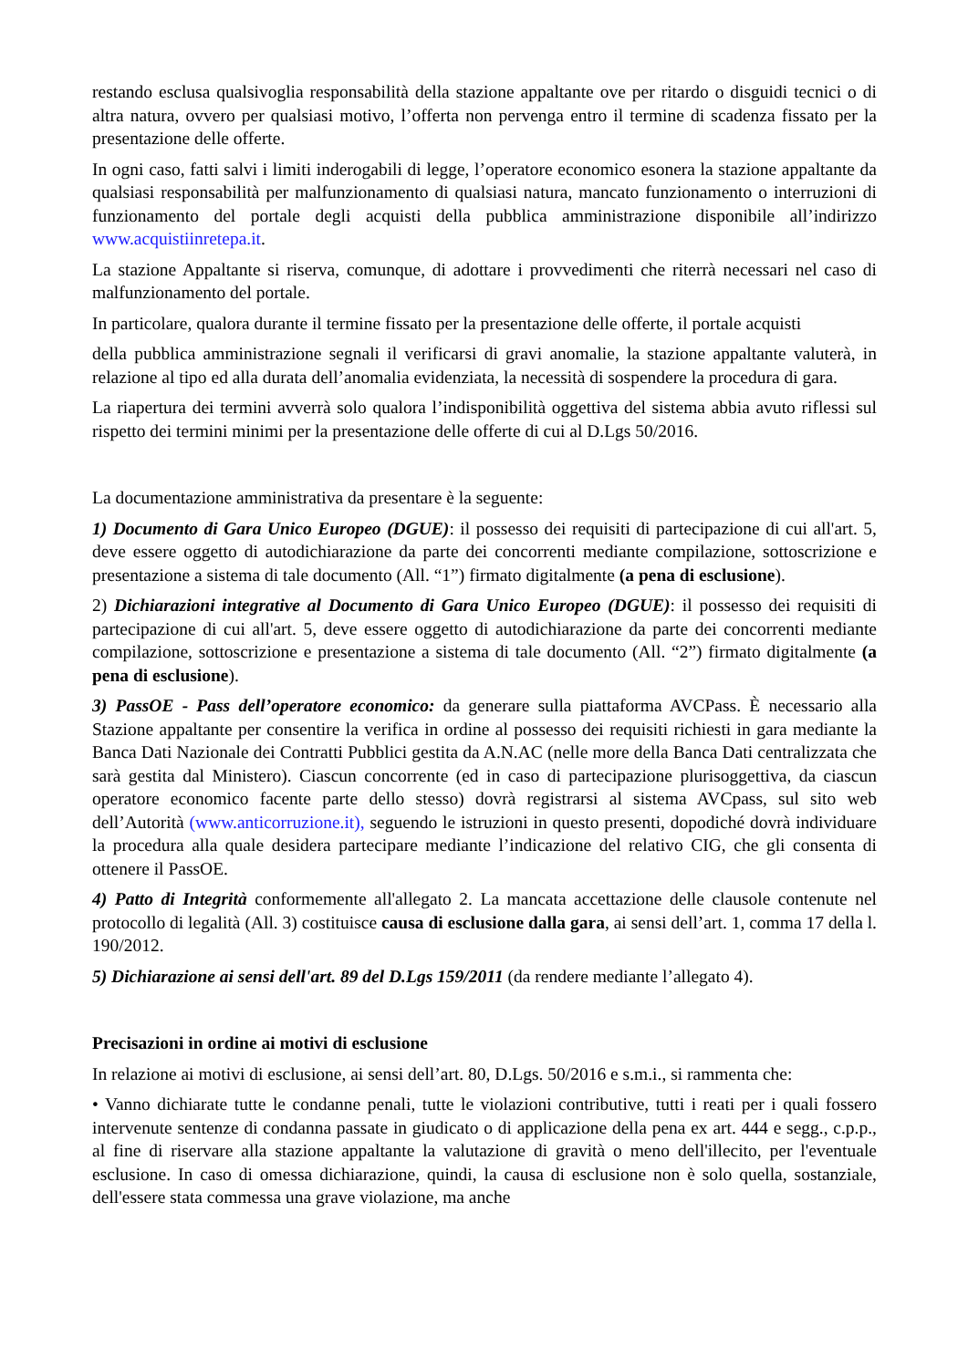restando esclusa qualsivoglia responsabilità della stazione appaltante ove per ritardo o disguidi tecnici o di altra natura, ovvero per qualsiasi motivo, l’offerta non pervenga entro il termine di scadenza fissato per la presentazione delle offerte.
In ogni caso, fatti salvi i limiti inderogabili di legge, l’operatore economico esonera la stazione appaltante da qualsiasi responsabilità per malfunzionamento di qualsiasi natura, mancato funzionamento o interruzioni di funzionamento del portale degli acquisti della pubblica amministrazione disponibile all’indirizzo www.acquistiinretepa.it.
La stazione Appaltante si riserva, comunque, di adottare i provvedimenti che riterrà necessari nel caso di malfunzionamento del portale.
In particolare, qualora durante il termine fissato per la presentazione delle offerte, il portale acquisti
della pubblica amministrazione segnali il verificarsi di gravi anomalie, la stazione appaltante valuterà, in relazione al tipo ed alla durata dell’anomalia evidenziata, la necessità di sospendere la procedura di gara.
La riapertura dei termini avverrà solo qualora l’indisponibilità oggettiva del sistema abbia avuto riflessi sul rispetto dei termini minimi per la presentazione delle offerte di cui al D.Lgs 50/2016.
La documentazione amministrativa da presentare è la seguente:
1) Documento di Gara Unico Europeo (DGUE): il possesso dei requisiti di partecipazione di cui all'art. 5, deve essere oggetto di autodichiarazione da parte dei concorrenti mediante compilazione, sottoscrizione e presentazione a sistema di tale documento (All. “1”) firmato digitalmente (a pena di esclusione).
2) Dichiarazioni integrative al Documento di Gara Unico Europeo (DGUE): il possesso dei requisiti di partecipazione di cui all'art. 5, deve essere oggetto di autodichiarazione da parte dei concorrenti mediante compilazione, sottoscrizione e presentazione a sistema di tale documento (All. “2”) firmato digitalmente (a pena di esclusione).
3) PassOE - Pass dell’operatore economico: da generare sulla piattaforma AVCPass. È necessario alla Stazione appaltante per consentire la verifica in ordine al possesso dei requisiti richiesti in gara mediante la Banca Dati Nazionale dei Contratti Pubblici gestita da A.N.AC (nelle more della Banca Dati centralizzata che sarà gestita dal Ministero). Ciascun concorrente (ed in caso di partecipazione plurisoggettiva, da ciascun operatore economico facente parte dello stesso) dovrà registrarsi al sistema AVCpass, sul sito web dell’Autorità (www.anticorruzione.it), seguendo le istruzioni in questo presenti, dopodiché dovrà individuare la procedura alla quale desidera partecipare mediante l’indicazione del relativo CIG, che gli consenta di ottenere il PassOE.
4) Patto di Integrità conformemente all'allegato 2. La mancata accettazione delle clausole contenute nel protocollo di legalità (All. 3) costituisce causa di esclusione dalla gara, ai sensi dell’art. 1, comma 17 della l. 190/2012.
5) Dichiarazione ai sensi dell'art. 89 del D.Lgs 159/2011 (da rendere mediante l’allegato 4).
Precisazioni in ordine ai motivi di esclusione
In relazione ai motivi di esclusione, ai sensi dell’art. 80, D.Lgs. 50/2016 e s.m.i., si rammenta che:
• Vanno dichiarate tutte le condanne penali, tutte le violazioni contributive, tutti i reati per i quali fossero intervenute sentenze di condanna passate in giudicato o di applicazione della pena ex art. 444 e segg., c.p.p., al fine di riservare alla stazione appaltante la valutazione di gravità o meno dell'illecito, per l'eventuale esclusione. In caso di omessa dichiarazione, quindi, la causa di esclusione non è solo quella, sostanziale, dell'essere stata commessa una grave violazione, ma anche